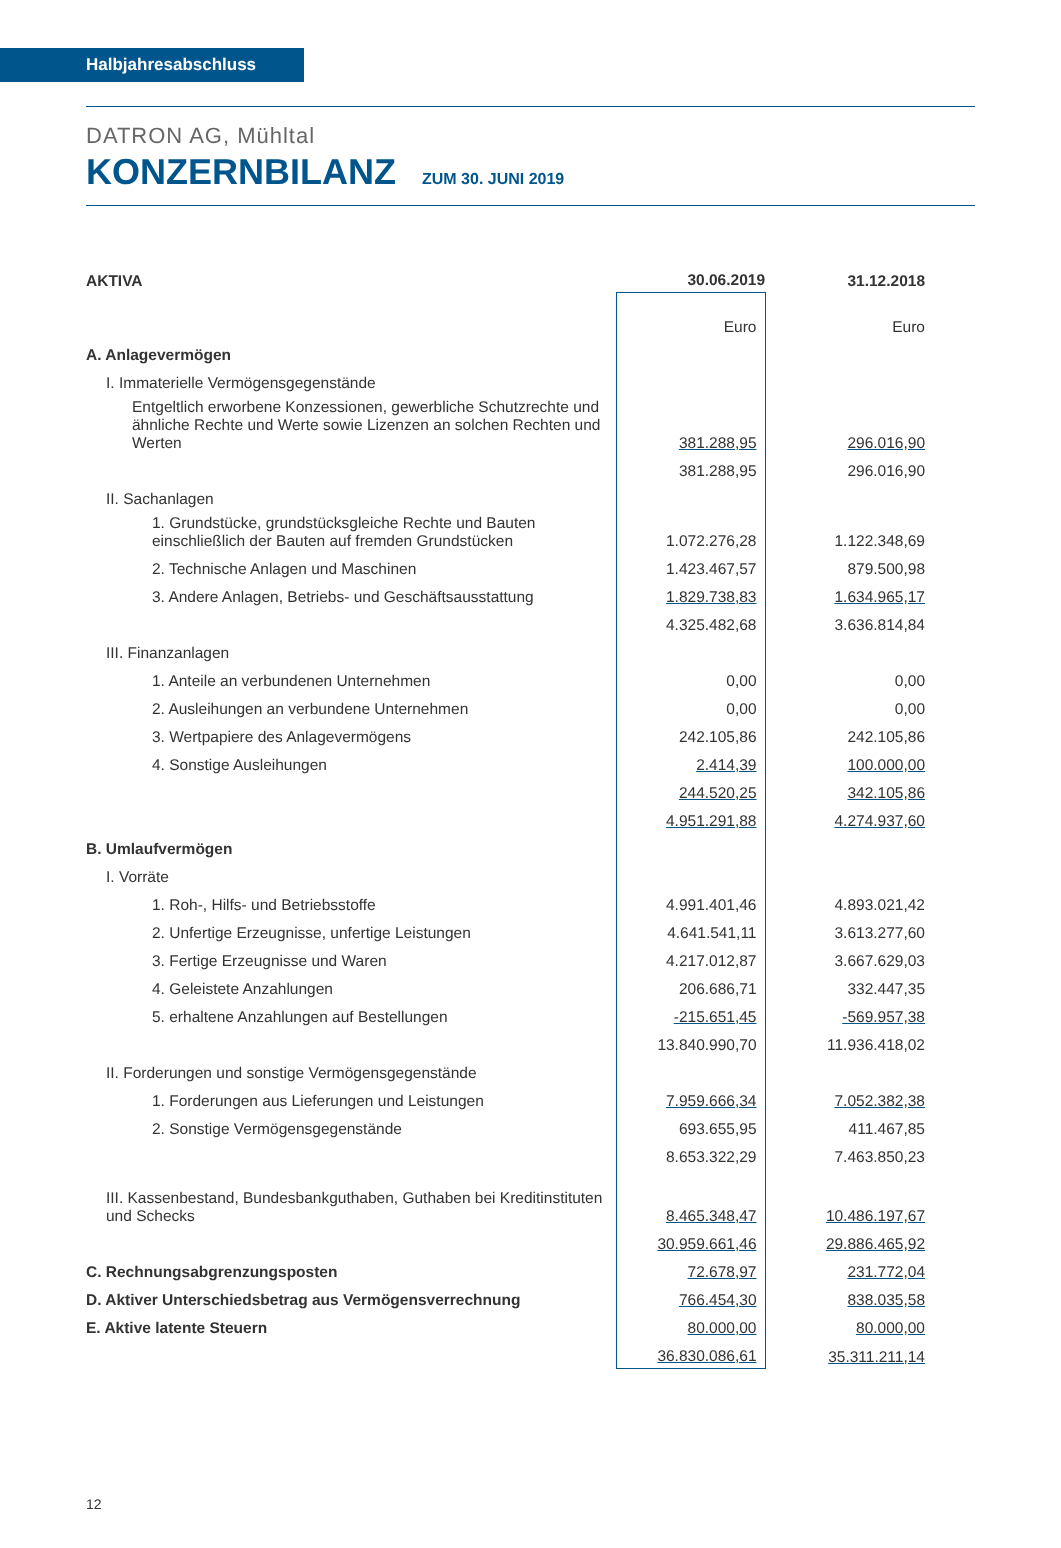Halbjahresabschluss
DATRON AG, Mühltal
KONZERNBILANZ ZUM 30. JUNI 2019
| AKTIVA | 30.06.2019 | 31.12.2018 |
| --- | --- | --- |
| | Euro | Euro |
| A. Anlagevermögen | | |
| I. Immaterielle Vermögensgegenstände | | |
| Entgeltlich erworbene Konzessionen, gewerbliche Schutzrechte und ähnliche Rechte und Werte sowie Lizenzen an solchen Rechten und Werten | 381.288,95 | 296.016,90 |
| | 381.288,95 | 296.016,90 |
| II. Sachanlagen | | |
| 1. Grundstücke, grundstücksgleiche Rechte und Bauten einschließlich der Bauten auf fremden Grundstücken | 1.072.276,28 | 1.122.348,69 |
| 2. Technische Anlagen und Maschinen | 1.423.467,57 | 879.500,98 |
| 3. Andere Anlagen, Betriebs- und Geschäftsausstattung | 1.829.738,83 | 1.634.965,17 |
| | 4.325.482,68 | 3.636.814,84 |
| III. Finanzanlagen | | |
| 1. Anteile an verbundenen Unternehmen | 0,00 | 0,00 |
| 2. Ausleihungen an verbundene Unternehmen | 0,00 | 0,00 |
| 3. Wertpapiere des Anlagevermögens | 242.105,86 | 242.105,86 |
| 4. Sonstige Ausleihungen | 2.414,39 | 100.000,00 |
| | 244.520,25 | 342.105,86 |
| | 4.951.291,88 | 4.274.937,60 |
| B. Umlaufvermögen | | |
| I. Vorräte | | |
| 1. Roh-, Hilfs- und Betriebsstoffe | 4.991.401,46 | 4.893.021,42 |
| 2. Unfertige Erzeugnisse, unfertige Leistungen | 4.641.541,11 | 3.613.277,60 |
| 3. Fertige Erzeugnisse und Waren | 4.217.012,87 | 3.667.629,03 |
| 4. Geleistete Anzahlungen | 206.686,71 | 332.447,35 |
| 5. erhaltene Anzahlungen auf Bestellungen | -215.651,45 | -569.957,38 |
| | 13.840.990,70 | 11.936.418,02 |
| II. Forderungen und sonstige Vermögensgegenstände | | |
| 1. Forderungen aus Lieferungen und Leistungen | 7.959.666,34 | 7.052.382,38 |
| 2. Sonstige Vermögensgegenstände | 693.655,95 | 411.467,85 |
| | 8.653.322,29 | 7.463.850,23 |
| III. Kassenbestand, Bundesbankguthaben, Guthaben bei Kreditinstituten und Schecks | 8.465.348,47 | 10.486.197,67 |
| | 30.959.661,46 | 29.886.465,92 |
| C. Rechnungsabgrenzungsposten | 72.678,97 | 231.772,04 |
| D. Aktiver Unterschiedsbetrag aus Vermögensverrechnung | 766.454,30 | 838.035,58 |
| E. Aktive latente Steuern | 80.000,00 | 80.000,00 |
| | 36.830.086,61 | 35.311.211,14 |
12